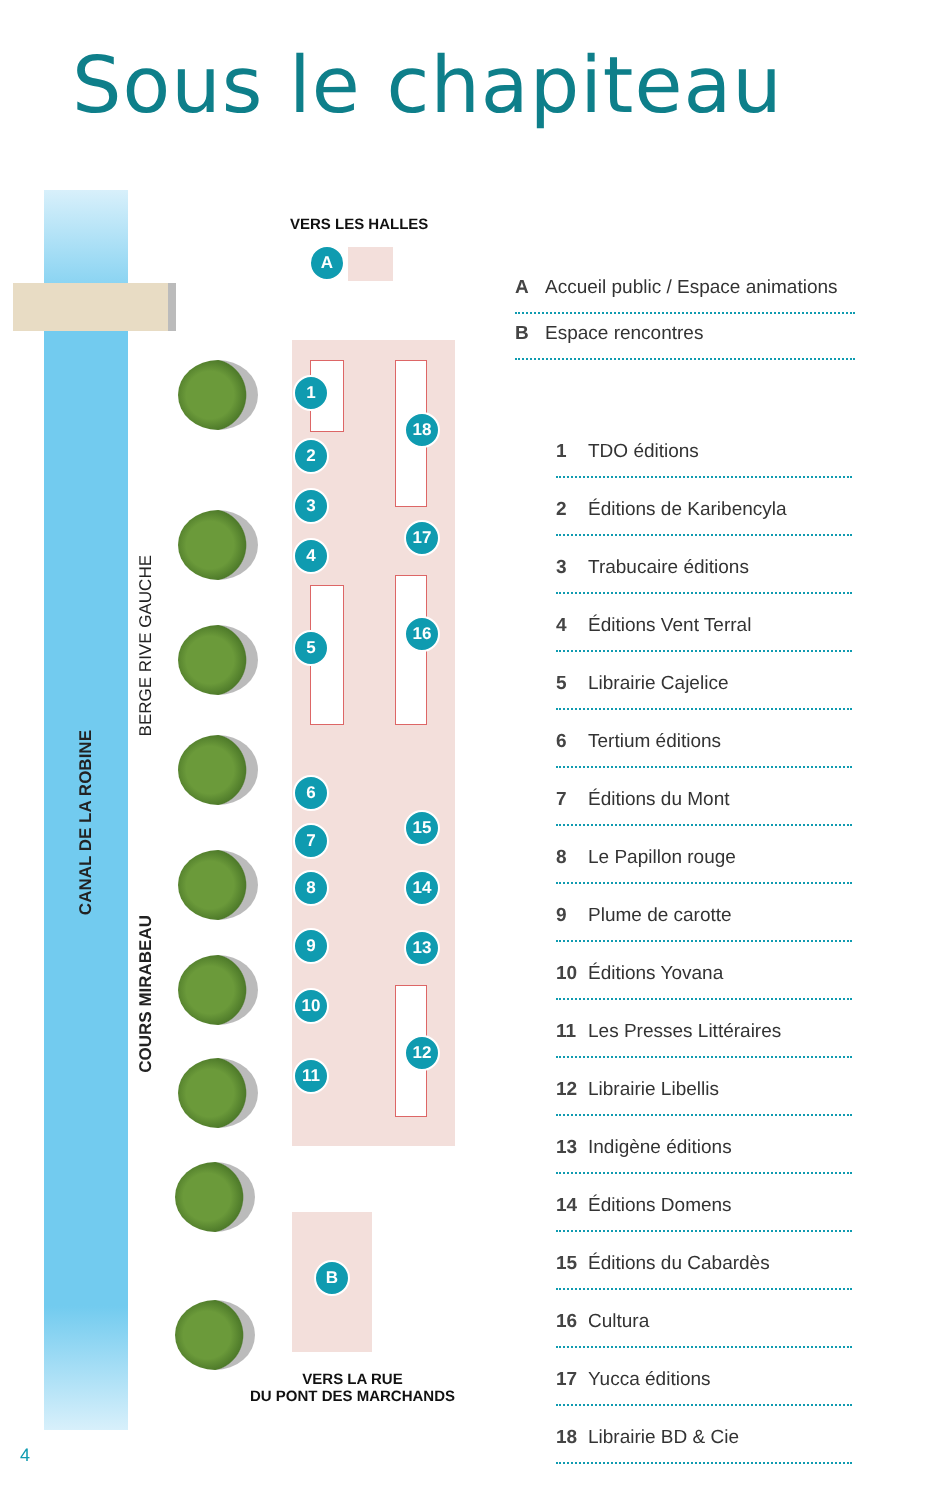Sous le chapiteau
CANAL DE LA ROBINE
BERGE RIVE GAUCHE
COURS MIRABEAU
VERS LES HALLES
A
B
1
2
3
4
5
6
7
8
9
10
11
18
17
16
15
14
13
12
VERS LA RUE
DU PONT DES MARCHANDS
A Accueil public / Espace animations
B Espace rencontres
1 TDO éditions
2 Éditions de Karibencyla
3 Trabucaire éditions
4 Éditions Vent Terral
5 Librairie Cajelice
6 Tertium éditions
7 Éditions du Mont
8 Le Papillon rouge
9 Plume de carotte
10 Éditions Yovana
11 Les Presses Littéraires
12 Librairie Libellis
13 Indigène éditions
14 Éditions Domens
15 Éditions du Cabardès
16 Cultura
17 Yucca éditions
18 Librairie BD & Cie
4